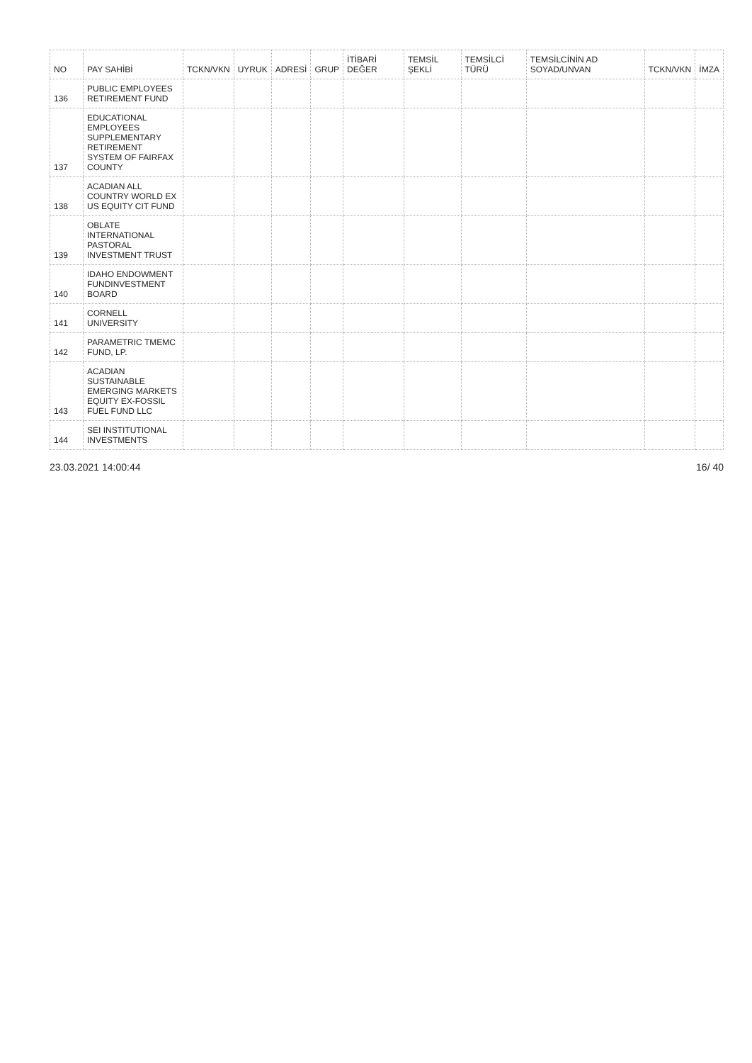| NO | PAY SAHİBİ | TCKN/VKN | UYRUK | ADRESİ | GRUP | İTİBARİ DEĞER | TEMSİL ŞEKLİ | TEMSİLCİ TÜRÜ | TEMSİLCİNİN AD SOYAD/UNVAN | TCKN/VKN | İMZA |
| --- | --- | --- | --- | --- | --- | --- | --- | --- | --- | --- | --- |
| 136 | PUBLIC EMPLOYEES RETIREMENT FUND | | | | | | | | | | |
| 137 | EDUCATIONAL EMPLOYEES SUPPLEMENTARY RETIREMENT SYSTEM OF FAIRFAX COUNTY | | | | | | | | | | |
| 138 | ACADIAN ALL COUNTRY WORLD EX US EQUITY CIT FUND | | | | | | | | | | |
| 139 | OBLATE INTERNATIONAL PASTORAL INVESTMENT TRUST | | | | | | | | | | |
| 140 | IDAHO ENDOWMENT FUNDINVESTMENT BOARD | | | | | | | | | | |
| 141 | CORNELL UNIVERSITY | | | | | | | | | | |
| 142 | PARAMETRIC TMEMC FUND, LP. | | | | | | | | | | |
| 143 | ACADIAN SUSTAINABLE EMERGING MARKETS EQUITY EX-FOSSIL FUEL FUND LLC | | | | | | | | | | |
| 144 | SEI INSTITUTIONAL INVESTMENTS | | | | | | | | | | |
23.03.2021 14:00:44 16/ 40